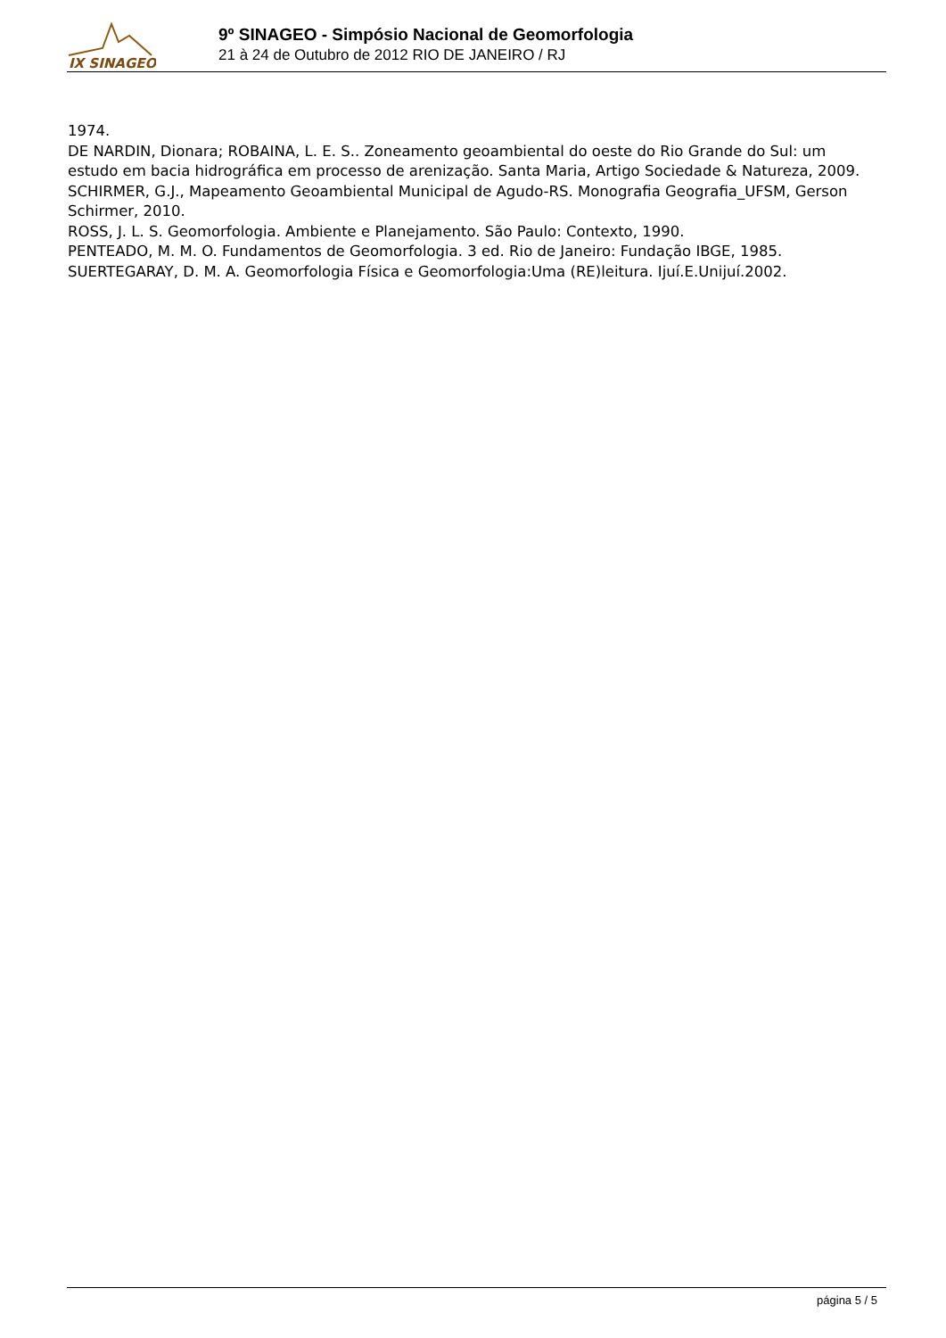IX SINAGEO
9º SINAGEO - Simpósio Nacional de Geomorfologia
21 à 24 de Outubro de 2012 RIO DE JANEIRO / RJ
1974.
DE NARDIN, Dionara; ROBAINA, L. E. S.. Zoneamento geoambiental do oeste do Rio Grande do Sul: um estudo em bacia hidrográfica em processo de arenização. Santa Maria, Artigo Sociedade & Natureza, 2009.
SCHIRMER, G.J., Mapeamento Geoambiental Municipal de Agudo-RS. Monografia Geografia_UFSM, Gerson Schirmer, 2010.
ROSS, J. L. S. Geomorfologia. Ambiente e Planejamento. São Paulo: Contexto, 1990.
PENTEADO, M. M. O. Fundamentos de Geomorfologia. 3 ed. Rio de Janeiro: Fundação IBGE, 1985.
SUERTEGARAY, D. M. A. Geomorfologia Física e Geomorfologia:Uma (RE)leitura. Ijuí.E.Unijuí.2002.
página 5 / 5